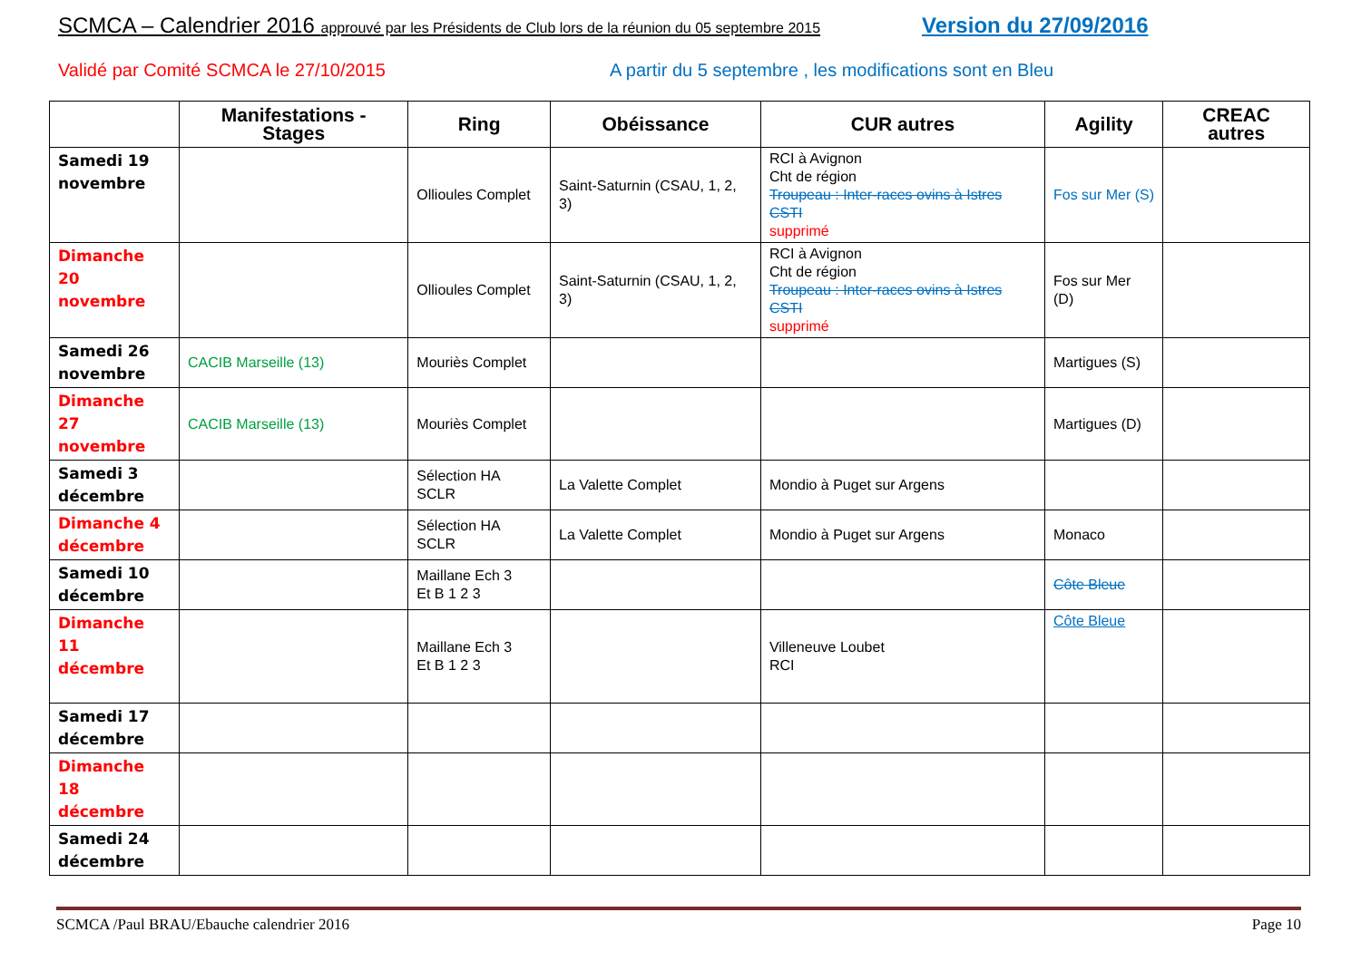SCMCA – Calendrier 2016 approuvé par les Présidents de Club lors de la réunion du 05 septembre 2015
Version du 27/09/2016
Validé par Comité SCMCA le 27/10/2015
A partir du 5 septembre , les modifications sont en Bleu
| | Manifestations - Stages | Ring | Obéissance | CUR autres | Agility | CREAC autres |
| --- | --- | --- | --- | --- | --- | --- |
| Samedi 19 novembre | | Ollioules Complet | Saint-Saturnin (CSAU, 1, 2, 3) | RCI à Avignon Cht de région Troupeau : Inter-races ovins à Istres CSTI supprimé | Fos sur Mer (S) | |
| Dimanche 20 novembre | | Ollioules Complet | Saint-Saturnin (CSAU, 1, 2, 3) | RCI à Avignon Cht de région Troupeau : Inter-races ovins à Istres CSTI supprimé | Fos sur Mer (D) | |
| Samedi 26 novembre | CACIB Marseille (13) | Mouriès Complet | | | Martigues (S) | |
| Dimanche 27 novembre | CACIB Marseille (13) | Mouriès Complet | | | Martigues (D) | |
| Samedi 3 décembre | | Sélection HA SCLR | La Valette Complet | Mondio à Puget sur Argens | | |
| Dimanche 4 décembre | | Sélection HA SCLR | La Valette Complet | Mondio à Puget sur Argens | Monaco | |
| Samedi 10 décembre | | Maillane Ech 3 Et B 1 2 3 | | | Côte Bleue | |
| Dimanche 11 décembre | | Maillane Ech 3 Et B 1 2 3 | | Villeneuve Loubet RCI | Côte Bleue | |
| Samedi 17 décembre | | | | | | |
| Dimanche 18 décembre | | | | | | |
| Samedi 24 décembre | | | | | | |
SCMCA /Paul BRAU/Ebauche calendrier 2016 Page 10